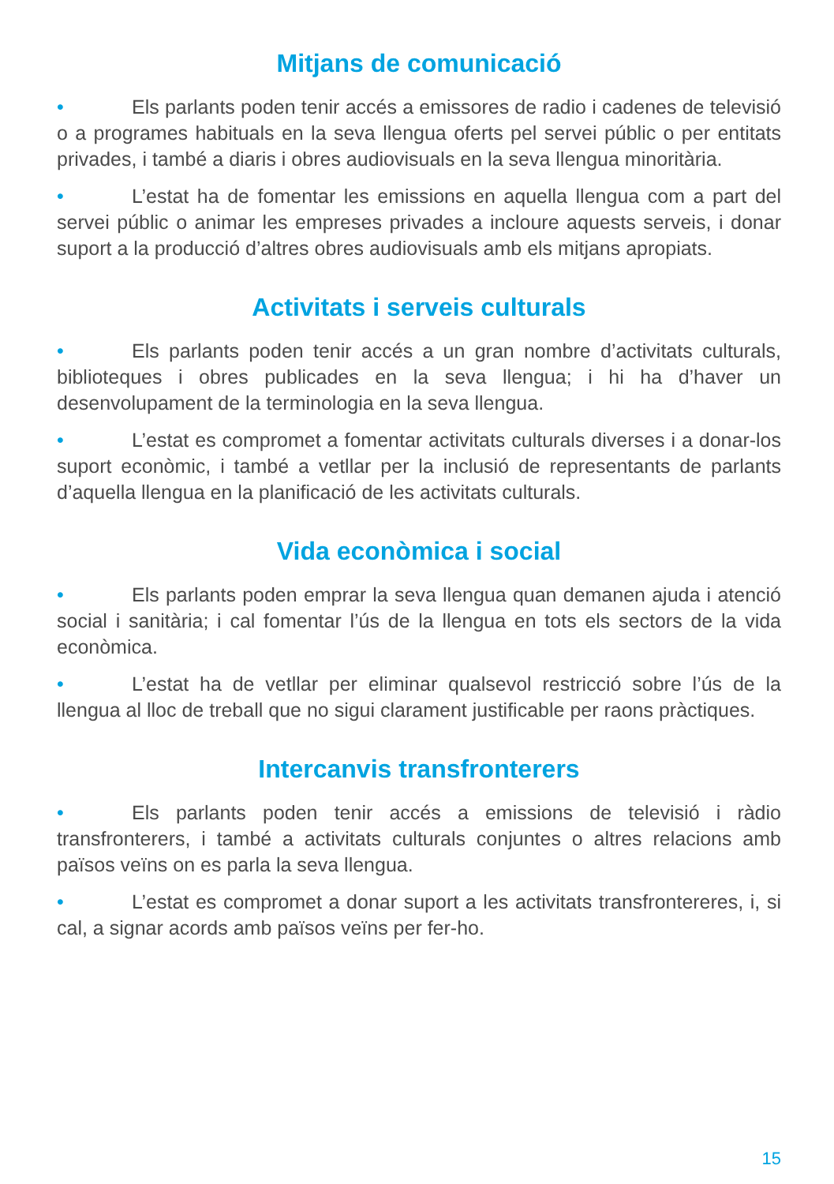Mitjans de comunicació
• Els parlants poden tenir accés a emissores de radio i cadenes de televisió o a programes habituals en la seva llengua oferts pel servei públic o per entitats privades, i també a diaris i obres audiovisuals en la seva llengua minoritària.
• L’estat ha de fomentar les emissions en aquella llengua com a part del servei públic o animar les empreses privades a incloure aquests serveis, i donar suport a la producció d’altres obres audiovisuals amb els mitjans apropiats.
Activitats i serveis culturals
• Els parlants poden tenir accés a un gran nombre d’activitats culturals, biblioteques i obres publicades en la seva llengua; i hi ha d’haver un desenvolupament de la terminologia en la seva llengua.
• L’estat es compromet a fomentar activitats culturals diverses i a donar-los suport econòmic, i també a vetllar per la inclusió de representants de parlants d’aquella llengua en la planificació de les activitats culturals.
Vida econòmica i social
• Els parlants poden emprar la seva llengua quan demanen ajuda i atenció social i sanitària; i cal fomentar l’ús de la llengua en tots els sectors de la vida econòmica.
• L’estat ha de vetllar per eliminar qualsevol restricció sobre l’ús de la llengua al lloc de treball que no sigui clarament justificable per raons pràctiques.
Intercanvis transfronterers
• Els parlants poden tenir accés a emissions de televisió i ràdio transfronterers, i també a activitats culturals conjuntes o altres relacions amb països veïns on es parla la seva llengua.
• L’estat es compromet a donar suport a les activitats transfrontereres, i, si cal, a signar acords amb països veïns per fer-ho.
15